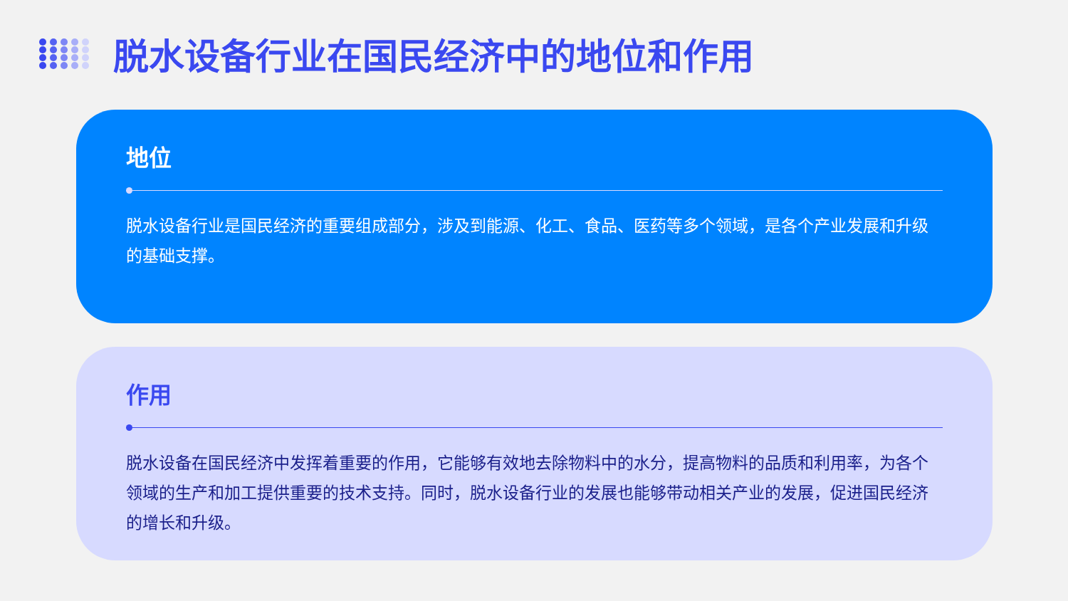脱水设备行业在国民经济中的地位和作用
地位
脱水设备行业是国民经济的重要组成部分，涉及到能源、化工、食品、医药等多个领域，是各个产业发展和升级的基础支撑。
作用
脱水设备在国民经济中发挥着重要的作用，它能够有效地去除物料中的水分，提高物料的品质和利用率，为各个领域的生产和加工提供重要的技术支持。同时，脱水设备行业的发展也能够带动相关产业的发展，促进国民经济的增长和升级。